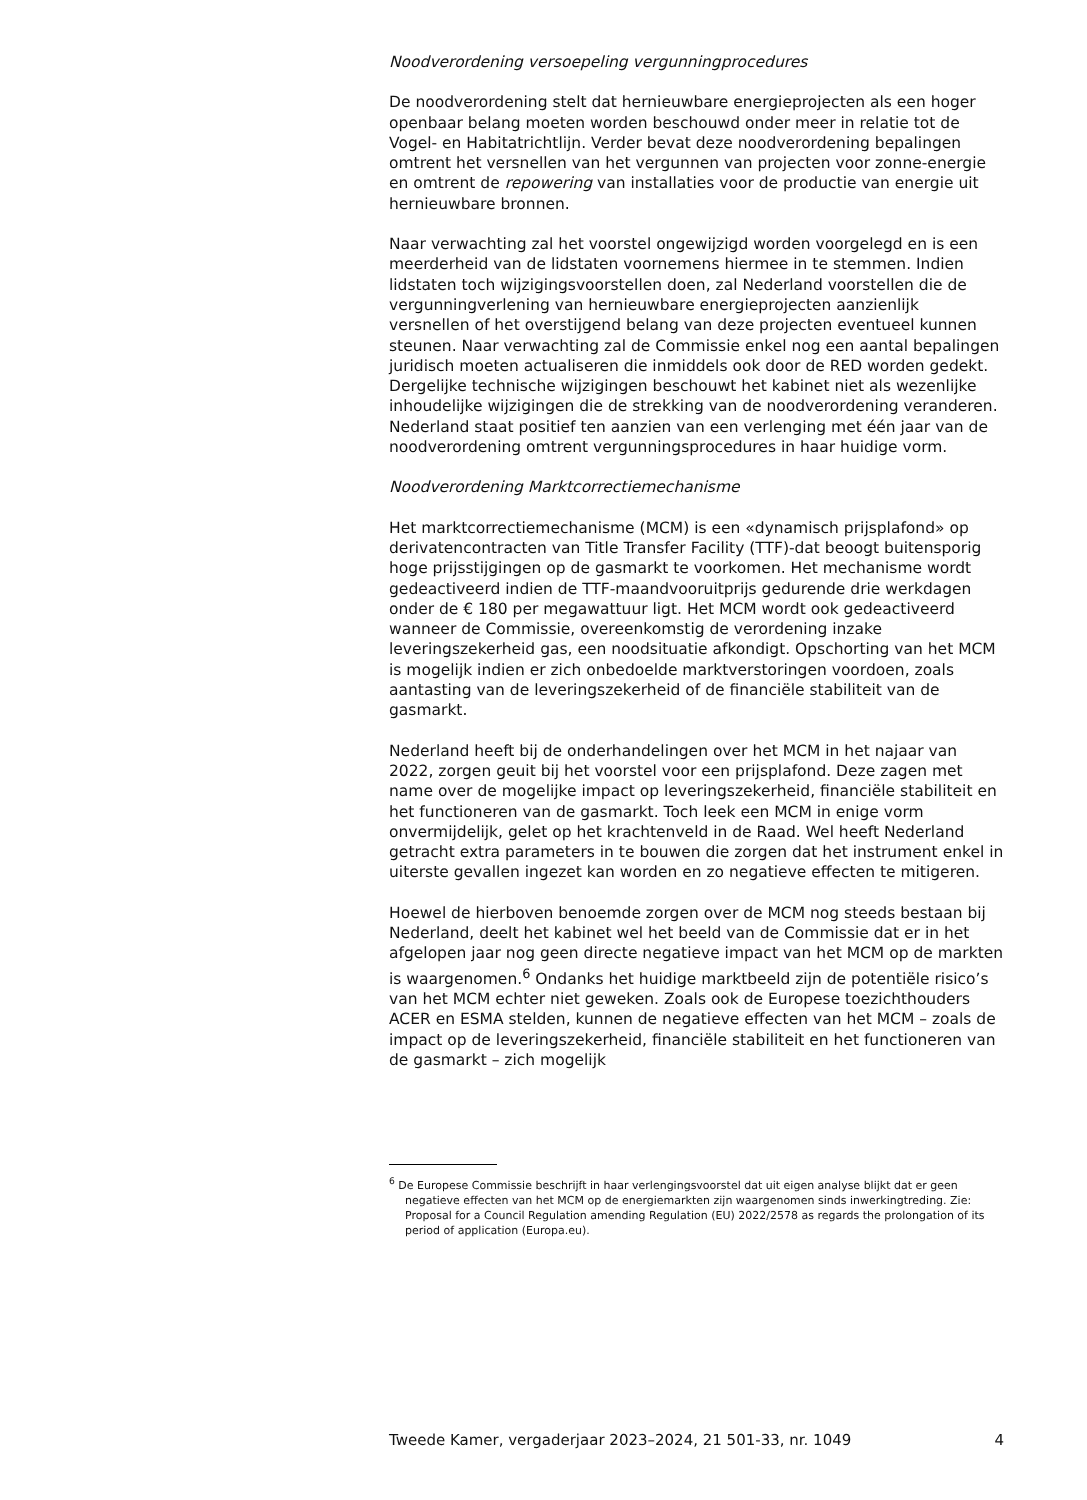Noodverordening versoepeling vergunningprocedures
De noodverordening stelt dat hernieuwbare energieprojecten als een hoger openbaar belang moeten worden beschouwd onder meer in relatie tot de Vogel- en Habitatrichtlijn. Verder bevat deze noodverordening bepalingen omtrent het versnellen van het vergunnen van projecten voor zonne-energie en omtrent de repowering van installaties voor de productie van energie uit hernieuwbare bronnen.
Naar verwachting zal het voorstel ongewijzigd worden voorgelegd en is een meerderheid van de lidstaten voornemens hiermee in te stemmen. Indien lidstaten toch wijzigingsvoorstellen doen, zal Nederland voorstellen die de vergunningverlening van hernieuwbare energieprojecten aanzienlijk versnellen of het overstijgend belang van deze projecten eventueel kunnen steunen. Naar verwachting zal de Commissie enkel nog een aantal bepalingen juridisch moeten actualiseren die inmiddels ook door de RED worden gedekt. Dergelijke technische wijzigingen beschouwt het kabinet niet als wezenlijke inhoudelijke wijzigingen die de strekking van de noodverordening veranderen. Nederland staat positief ten aanzien van een verlenging met één jaar van de noodverordening omtrent vergunningsprocedures in haar huidige vorm.
Noodverordening Marktcorrectiemechanisme
Het marktcorrectiemechanisme (MCM) is een «dynamisch prijsplafond» op derivatencontracten van Title Transfer Facility (TTF)-dat beoogt buitensporig hoge prijsstijgingen op de gasmarkt te voorkomen. Het mechanisme wordt gedeactiveerd indien de TTF-maandvooruitprijs gedurende drie werkdagen onder de € 180 per megawattuur ligt. Het MCM wordt ook gedeactiveerd wanneer de Commissie, overeenkomstig de verordening inzake leveringszekerheid gas, een noodsituatie afkondigt. Opschorting van het MCM is mogelijk indien er zich onbedoelde marktverstoringen voordoen, zoals aantasting van de leveringszekerheid of de financiële stabiliteit van de gasmarkt.
Nederland heeft bij de onderhandelingen over het MCM in het najaar van 2022, zorgen geuit bij het voorstel voor een prijsplafond. Deze zagen met name over de mogelijke impact op leveringszekerheid, financiële stabiliteit en het functioneren van de gasmarkt. Toch leek een MCM in enige vorm onvermijdelijk, gelet op het krachtenveld in de Raad. Wel heeft Nederland getracht extra parameters in te bouwen die zorgen dat het instrument enkel in uiterste gevallen ingezet kan worden en zo negatieve effecten te mitigeren.
Hoewel de hierboven benoemde zorgen over de MCM nog steeds bestaan bij Nederland, deelt het kabinet wel het beeld van de Commissie dat er in het afgelopen jaar nog geen directe negatieve impact van het MCM op de markten is waargenomen.<sup>6</sup> Ondanks het huidige marktbeeld zijn de potentiële risico’s van het MCM echter niet geweken. Zoals ook de Europese toezichthouders ACER en ESMA stelden, kunnen de negatieve effecten van het MCM – zoals de impact op de leveringszekerheid, financiële stabiliteit en het functioneren van de gasmarkt – zich mogelijk
<sup>6</sup> De Europese Commissie beschrijft in haar verlengingsvoorstel dat uit eigen analyse blijkt dat er geen negatieve effecten van het MCM op de energiemarkten zijn waargenomen sinds inwerkingtreding. Zie: Proposal for a Council Regulation amending Regulation (EU) 2022/2578 as regards the prolongation of its period of application (Europa.eu).
Tweede Kamer, vergaderjaar 2023–2024, 21 501-33, nr. 1049 4